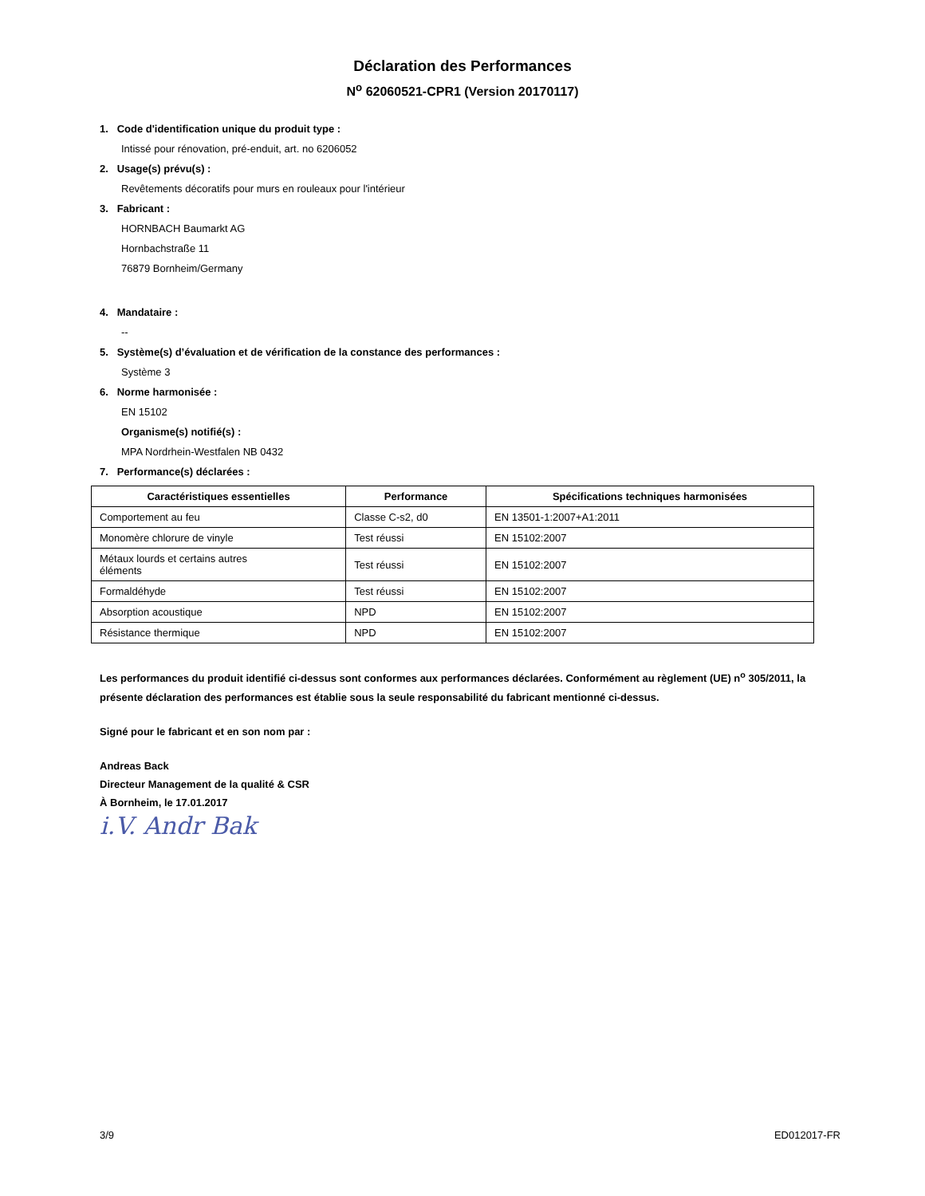Déclaration des Performances
N<sup>o</sup> 62060521-CPR1 (Version 20170117)
1. Code d'identification unique du produit type :
Intissé pour rénovation, pré-enduit, art. no 6206052
2. Usage(s) prévu(s) :
Revêtements décoratifs pour murs en rouleaux pour l'intérieur
3. Fabricant :
HORNBACH Baumarkt AG
Hornbachstraße 11
76879 Bornheim/Germany
4. Mandataire :
--
5. Système(s) d’évaluation et de vérification de la constance des performances :
Système 3
6. Norme harmonisée :
EN 15102
Organisme(s) notifié(s) :
MPA Nordrhein-Westfalen NB 0432
7. Performance(s) déclarées :
| Caractéristiques essentielles | Performance | Spécifications techniques harmonisées |
| --- | --- | --- |
| Comportement au feu | Classe C-s2, d0 | EN 13501-1:2007+A1:2011 |
| Monomère chlorure de vinyle | Test réussi | EN 15102:2007 |
| Métaux lourds et certains autres éléments | Test réussi | EN 15102:2007 |
| Formaldéhyde | Test réussi | EN 15102:2007 |
| Absorption acoustique | NPD | EN 15102:2007 |
| Résistance thermique | NPD | EN 15102:2007 |
Les performances du produit identifié ci-dessus sont conformes aux performances déclarées. Conformément au règlement (UE) n<sup>o</sup> 305/2011, la présente déclaration des performances est établie sous la seule responsabilité du fabricant mentionné ci-dessus.
Signé pour le fabricant et en son nom par :
Andreas Back
Directeur Management de la qualité & CSR
À Bornheim, le 17.01.2017
i.V. Andr Bak
3/9 ED012017-FR